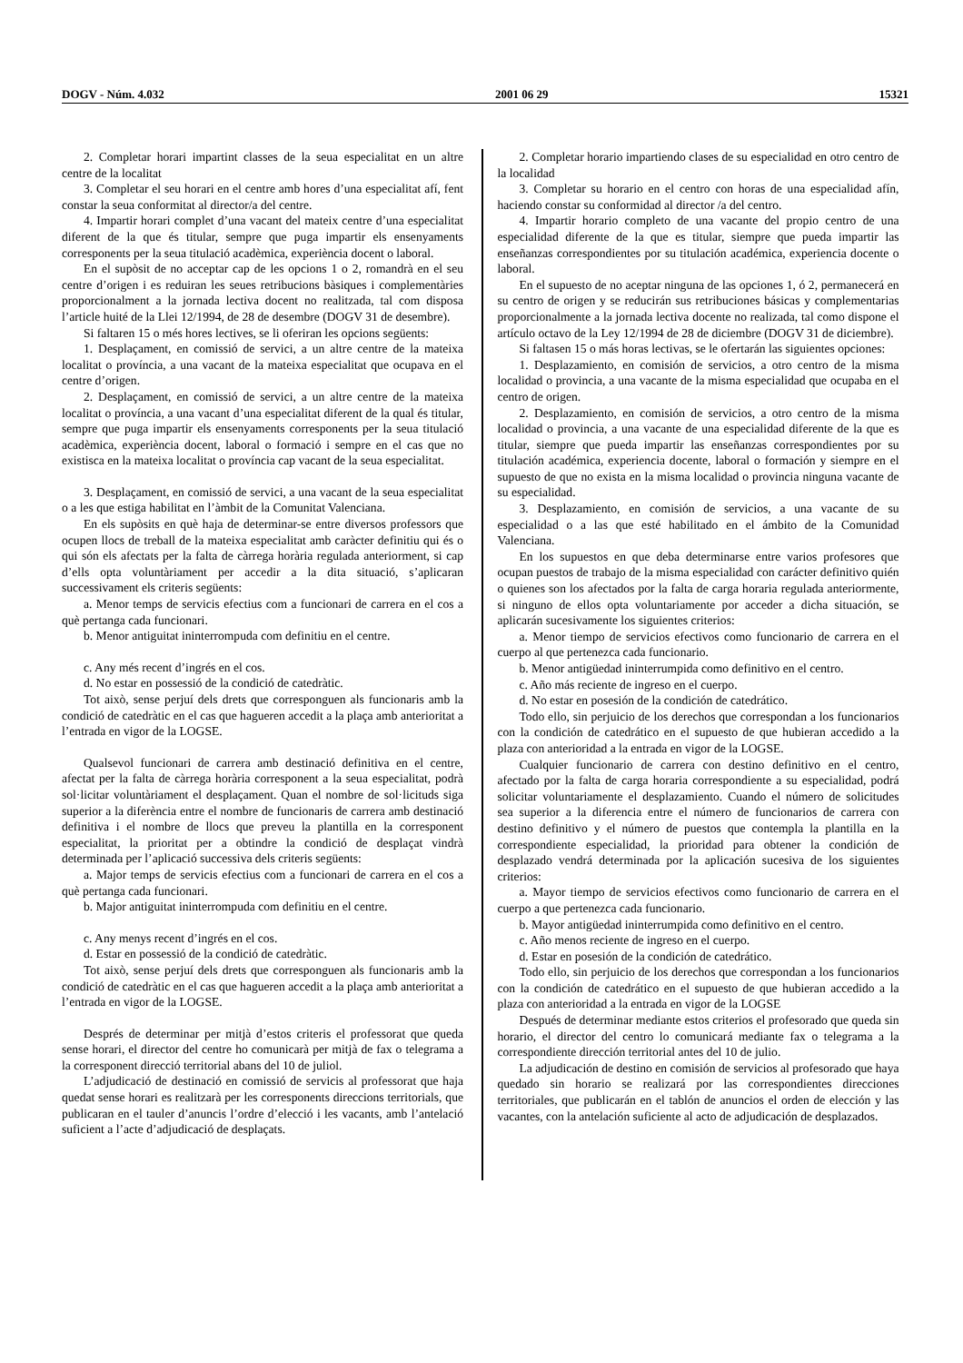DOGV - Núm. 4.032 2001 06 29 15321
2. Completar horari impartint classes de la seua especialitat en un altre centre de la localitat
3. Completar el seu horari en el centre amb hores d’una especialitat afí, fent constar la seua conformitat al director/a del centre.
4. Impartir horari complet d’una vacant del mateix centre d’una especialitat diferent de la que és titular, sempre que puga impartir els ensenyaments corresponents per la seua titulació acadèmica, experiència docent o laboral.
En el supòsit de no acceptar cap de les opcions 1 o 2, romandrà en el seu centre d’origen i es reduiran les seues retribucions bàsiques i complementàries proporcionalment a la jornada lectiva docent no realitzada, tal com disposa l’article huité de la Llei 12/1994, de 28 de desembre (DOGV 31 de desembre).
Si faltaren 15 o més hores lectives, se li oferiran les opcions següents:
1. Desplaçament, en comissió de servici, a un altre centre de la mateixa localitat o província, a una vacant de la mateixa especialitat que ocupava en el centre d’origen.
2. Desplaçament, en comissió de servici, a un altre centre de la mateixa localitat o província, a una vacant d’una especialitat diferent de la qual és titular, sempre que puga impartir els ensenyaments corresponents per la seua titulació acadèmica, experiència docent, laboral o formació i sempre en el cas que no existisca en la mateixa localitat o província cap vacant de la seua especialitat.
3. Desplaçament, en comissió de servici, a una vacant de la seua especialitat o a les que estiga habilitat en l’àmbit de la Comunitat Valenciana.
En els supòsits en què haja de determinar-se entre diversos professors que ocupen llocs de treball de la mateixa especialitat amb caràcter definitiu qui és o qui són els afectats per la falta de càrrega horària regulada anteriorment, si cap d’ells opta voluntàriament per accedir a la dita situació, s’aplicaran successivament els criteris següents:
a. Menor temps de servicis efectius com a funcionari de carrera en el cos a què pertanga cada funcionari.
b. Menor antiguitat ininterrompuda com definitiu en el centre.
c. Any més recent d’ingrés en el cos.
d. No estar en possessió de la condició de catedràtic.
Tot això, sense perjuí dels drets que corresponguen als funcionaris amb la condició de catedràtic en el cas que hagueren accedit a la plaça amb anterioritat a l’entrada en vigor de la LOGSE.
Qualsevol funcionari de carrera amb destinació definitiva en el centre, afectat per la falta de càrrega horària corresponent a la seua especialitat, podrà sol·licitar voluntàriament el desplaçament. Quan el nombre de sol·licituds siga superior a la diferència entre el nombre de funcionaris de carrera amb destinació definitiva i el nombre de llocs que preveu la plantilla en la corresponent especialitat, la prioritat per a obtindre la condició de desplaçat vindrà determinada per l’aplicació successiva dels criteris següents:
a. Major temps de servicis efectius com a funcionari de carrera en el cos a què pertanga cada funcionari.
b. Major antiguitat ininterrompuda com definitiu en el centre.
c. Any menys recent d’ingrés en el cos.
d. Estar en possessió de la condició de catedràtic.
Tot això, sense perjuí dels drets que corresponguen als funcionaris amb la condició de catedràtic en el cas que hagueren accedit a la plaça amb anterioritat a l’entrada en vigor de la LOGSE.
Després de determinar per mitjà d’estos criteris el professorat que queda sense horari, el director del centre ho comunicarà per mitjà de fax o telegrama a la corresponent direcció territorial abans del 10 de juliol.
L’adjudicació de destinació en comissió de servicis al professorat que haja quedat sense horari es realitzarà per les corresponents direccions territorials, que publicaran en el tauler d’anuncis l’ordre d’elecció i les vacants, amb l’antelació suficient a l’acte d’adjudicació de desplaçats.
2. Completar horario impartiendo clases de su especialidad en otro centro de la localidad
3. Completar su horario en el centro con horas de una especialidad afín, haciendo constar su conformidad al director /a del centro.
4. Impartir horario completo de una vacante del propio centro de una especialidad diferente de la que es titular, siempre que pueda impartir las enseñanzas correspondientes por su titulación académica, experiencia docente o laboral.
En el supuesto de no aceptar ninguna de las opciones 1, ó 2, permanecerá en su centro de origen y se reducirán sus retribuciones básicas y complementarias proporcionalmente a la jornada lectiva docente no realizada, tal como dispone el artículo octavo de la Ley 12/1994 de 28 de diciembre (DOGV 31 de diciembre).
Si faltasen 15 o más horas lectivas, se le ofertarán las siguientes opciones:
1. Desplazamiento, en comisión de servicios, a otro centro de la misma localidad o provincia, a una vacante de la misma especialidad que ocupaba en el centro de origen.
2. Desplazamiento, en comisión de servicios, a otro centro de la misma localidad o provincia, a una vacante de una especialidad diferente de la que es titular, siempre que pueda impartir las enseñanzas correspondientes por su titulación académica, experiencia docente, laboral o formación y siempre en el supuesto de que no exista en la misma localidad o provincia ninguna vacante de su especialidad.
3. Desplazamiento, en comisión de servicios, a una vacante de su especialidad o a las que esté habilitado en el ámbito de la Comunidad Valenciana.
En los supuestos en que deba determinarse entre varios profesores que ocupan puestos de trabajo de la misma especialidad con carácter definitivo quién o quienes son los afectados por la falta de carga horaria regulada anteriormente, si ninguno de ellos opta voluntariamente por acceder a dicha situación, se aplicarán sucesivamente los siguientes criterios:
a. Menor tiempo de servicios efectivos como funcionario de carrera en el cuerpo al que pertenezca cada funcionario.
b. Menor antigüedad ininterrumpida como definitivo en el centro.
c. Año más reciente de ingreso en el cuerpo.
d. No estar en posesión de la condición de catedrático.
Todo ello, sin perjuicio de los derechos que correspondan a los funcionarios con la condición de catedrático en el supuesto de que hubieran accedido a la plaza con anterioridad a la entrada en vigor de la LOGSE.
Cualquier funcionario de carrera con destino definitivo en el centro, afectado por la falta de carga horaria correspondiente a su especialidad, podrá solicitar voluntariamente el desplazamiento. Cuando el número de solicitudes sea superior a la diferencia entre el número de funcionarios de carrera con destino definitivo y el número de puestos que contempla la plantilla en la correspondiente especialidad, la prioridad para obtener la condición de desplazado vendrá determinada por la aplicación sucesiva de los siguientes criterios:
a. Mayor tiempo de servicios efectivos como funcionario de carrera en el cuerpo a que pertenezca cada funcionario.
b. Mayor antigüedad ininterrumpida como definitivo en el centro.
c. Año menos reciente de ingreso en el cuerpo.
d. Estar en posesión de la condición de catedrático.
Todo ello, sin perjuicio de los derechos que correspondan a los funcionarios con la condición de catedrático en el supuesto de que hubieran accedido a la plaza con anterioridad a la entrada en vigor de la LOGSE
Después de determinar mediante estos criterios el profesorado que queda sin horario, el director del centro lo comunicará mediante fax o telegrama a la correspondiente dirección territorial antes del 10 de julio.
La adjudicación de destino en comisión de servicios al profesorado que haya quedado sin horario se realizará por las correspondientes direcciones territoriales, que publicarán en el tablón de anuncios el orden de elección y las vacantes, con la antelación suficiente al acto de adjudicación de desplazados.